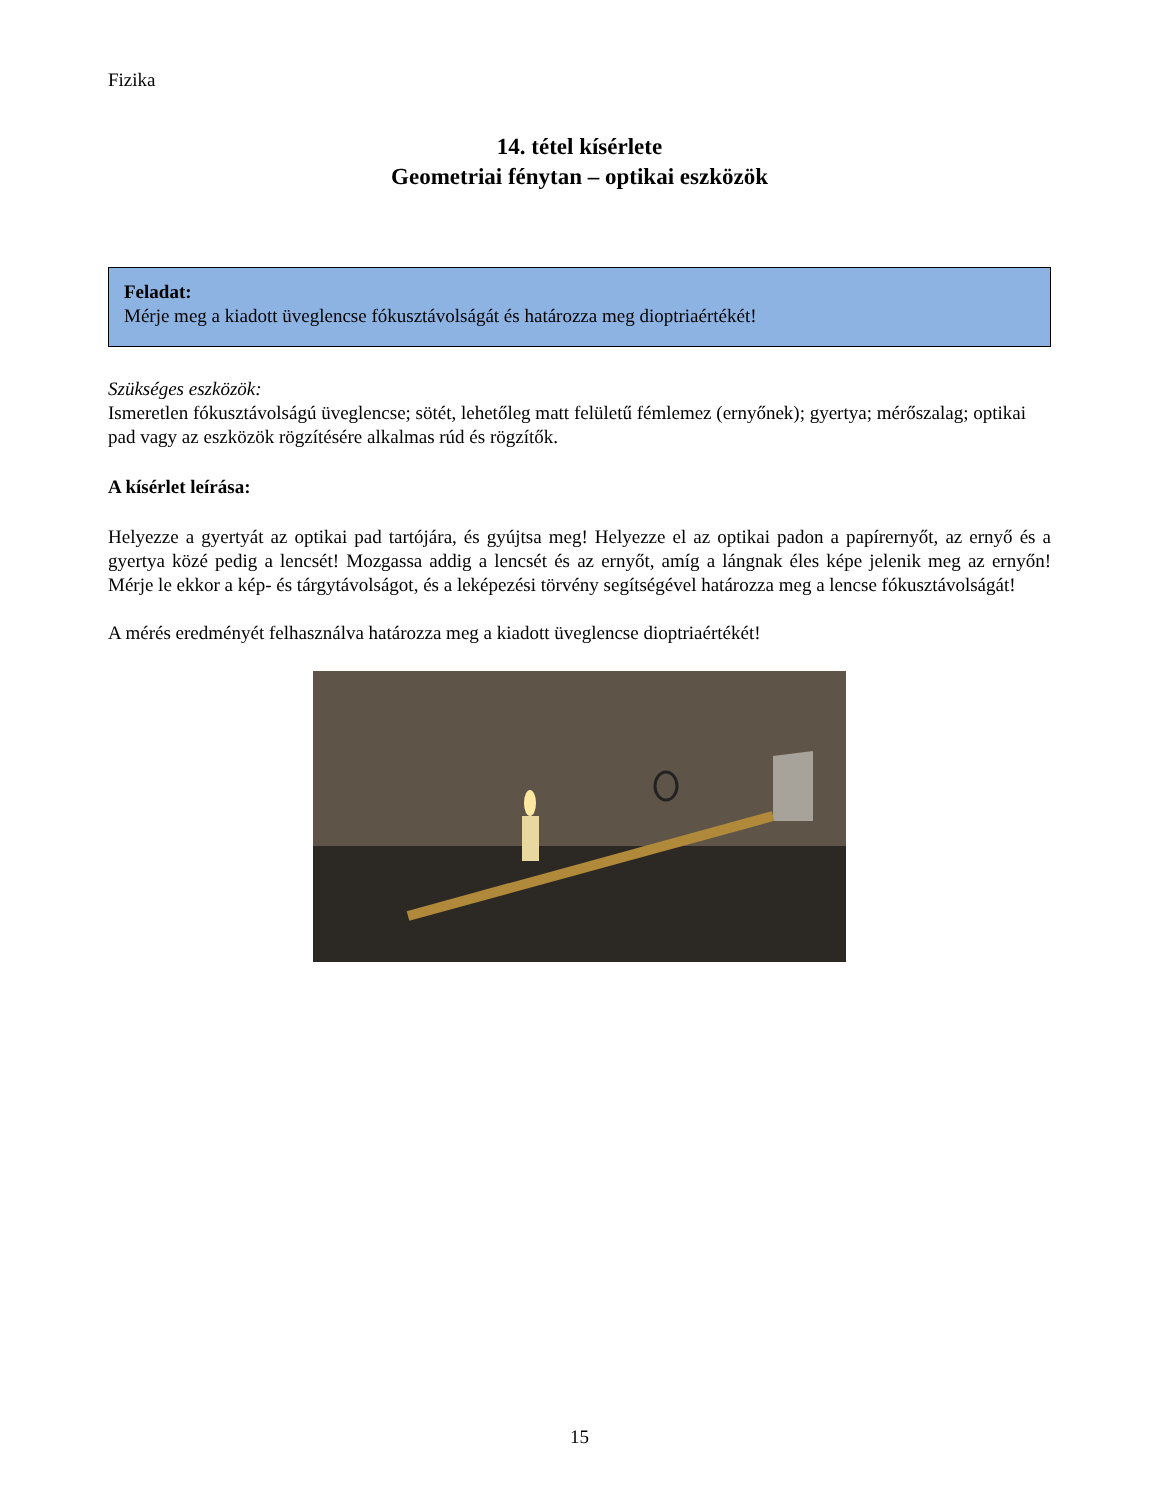Fizika
14. tétel kísérlete
Geometriai fénytan – optikai eszközök
Feladat:
Mérje meg a kiadott üveglencse fókusztávolságát és határozza meg dioptriaértékét!
Szükséges eszközök:
Ismeretlen fókusztávolságú üveglencse; sötét, lehetőleg matt felületű fémlemez (ernyőnek); gyertya; mérőszalag; optikai pad vagy az eszközök rögzítésére alkalmas rúd és rögzítők.
A kísérlet leírása:
Helyezze a gyertyát az optikai pad tartójára, és gyújtsa meg! Helyezze el az optikai padon a papírernyőt, az ernyő és a gyertya közé pedig a lencsét! Mozgassa addig a lencsét és az ernyőt, amíg a lángnak éles képe jelenik meg az ernyőn! Mérje le ekkor a kép- és tárgytávolságot, és a leképezési törvény segítségével határozza meg a lencse fókusztávolságát!
A mérés eredményét felhasználva határozza meg a kiadott üveglencse dioptriaértékét!
15